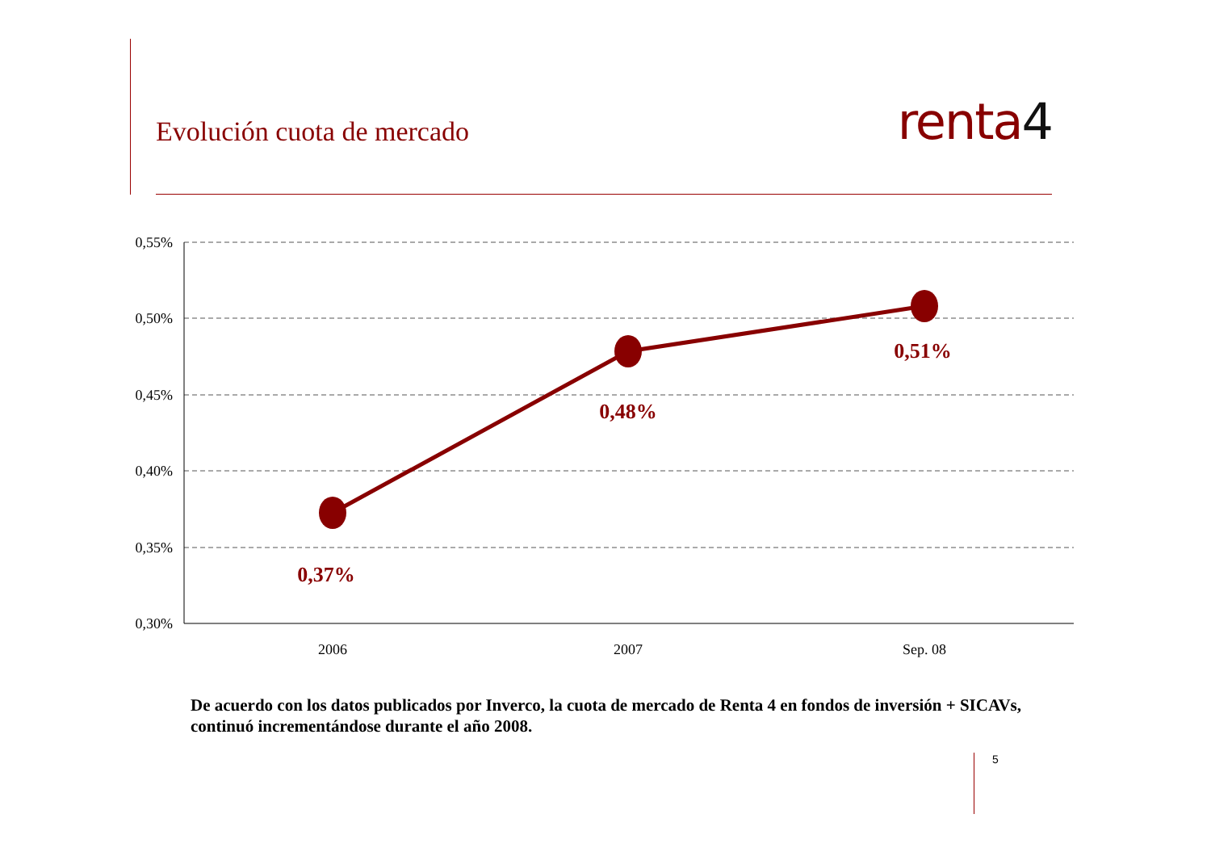Evolución cuota de mercado
renta4
0,55%
0,50%
0,45%
0,40%
0,35%
0,30%
2006
2007
Sep. 08
0,37%
0,48%
0,51%
De acuerdo con los datos publicados por Inverco, la cuota de mercado de Renta 4 en fondos de inversión + SICAVs, continuó incrementándose durante el año 2008.
5